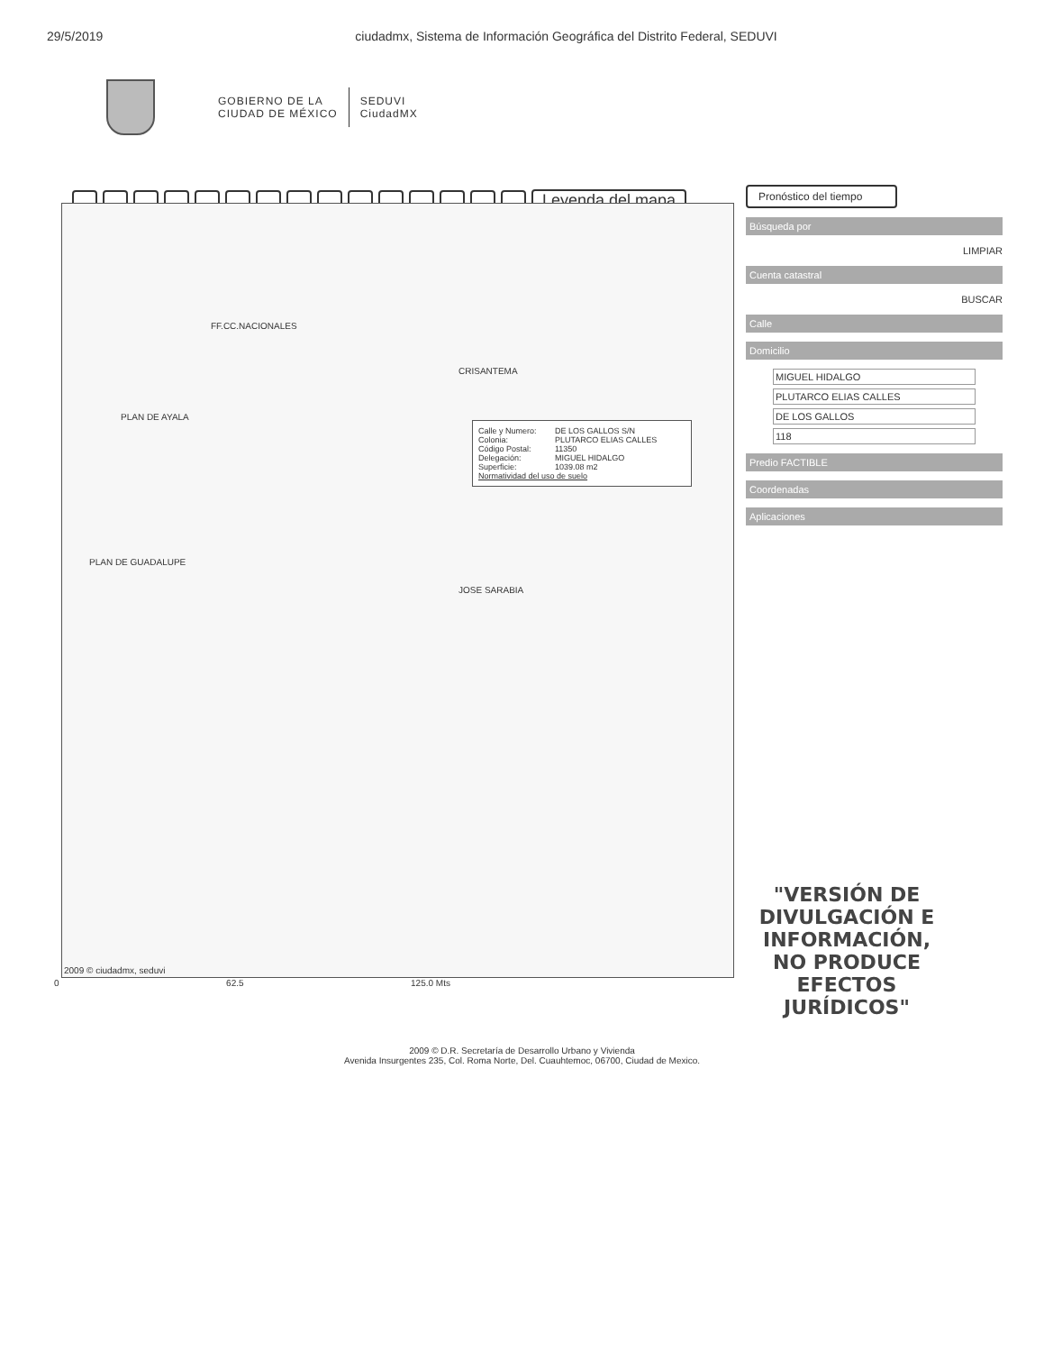29/5/2019 ciudadmx, Sistema de Información Geográfica del Distrito Federal, SEDUVI
GOBIERNO DE LA
CIUDAD DE MÉXICO
SEDUVI
CiudadMX
Leyenda del mapa
FF.CC.NACIONALES
PLAN DE AYALA
PLAN DE GUADALUPE
JOSE SARABIA
Calle y Numero: DE LOS GALLOS S/N
Colonia: PLUTARCO ELIAS CALLES
Código Postal: 11350
Delegación: MIGUEL HIDALGO
Superficie: 1039.08 m2
Normatividad del uso de suelo
CRISANTEMA
2009 © ciudadmx, seduvi
Pronóstico del tiempo
Búsqueda por
LIMPIAR
Cuenta catastral
BUSCAR
Calle
Domicilio
MIGUEL HIDALGO
PLUTARCO ELIAS CALLES
DE LOS GALLOS
118
Predio FACTIBLE
Coordenadas
Aplicaciones
"VERSIÓN DE DIVULGACIÓN E INFORMACIÓN, NO PRODUCE EFECTOS JURÍDICOS"
0 62.5 125.0 Mts
2009 © D.R. Secretaría de Desarrollo Urbano y Vivienda
Avenida Insurgentes 235, Col. Roma Norte, Del. Cuauhtemoc, 06700, Ciudad de Mexico.